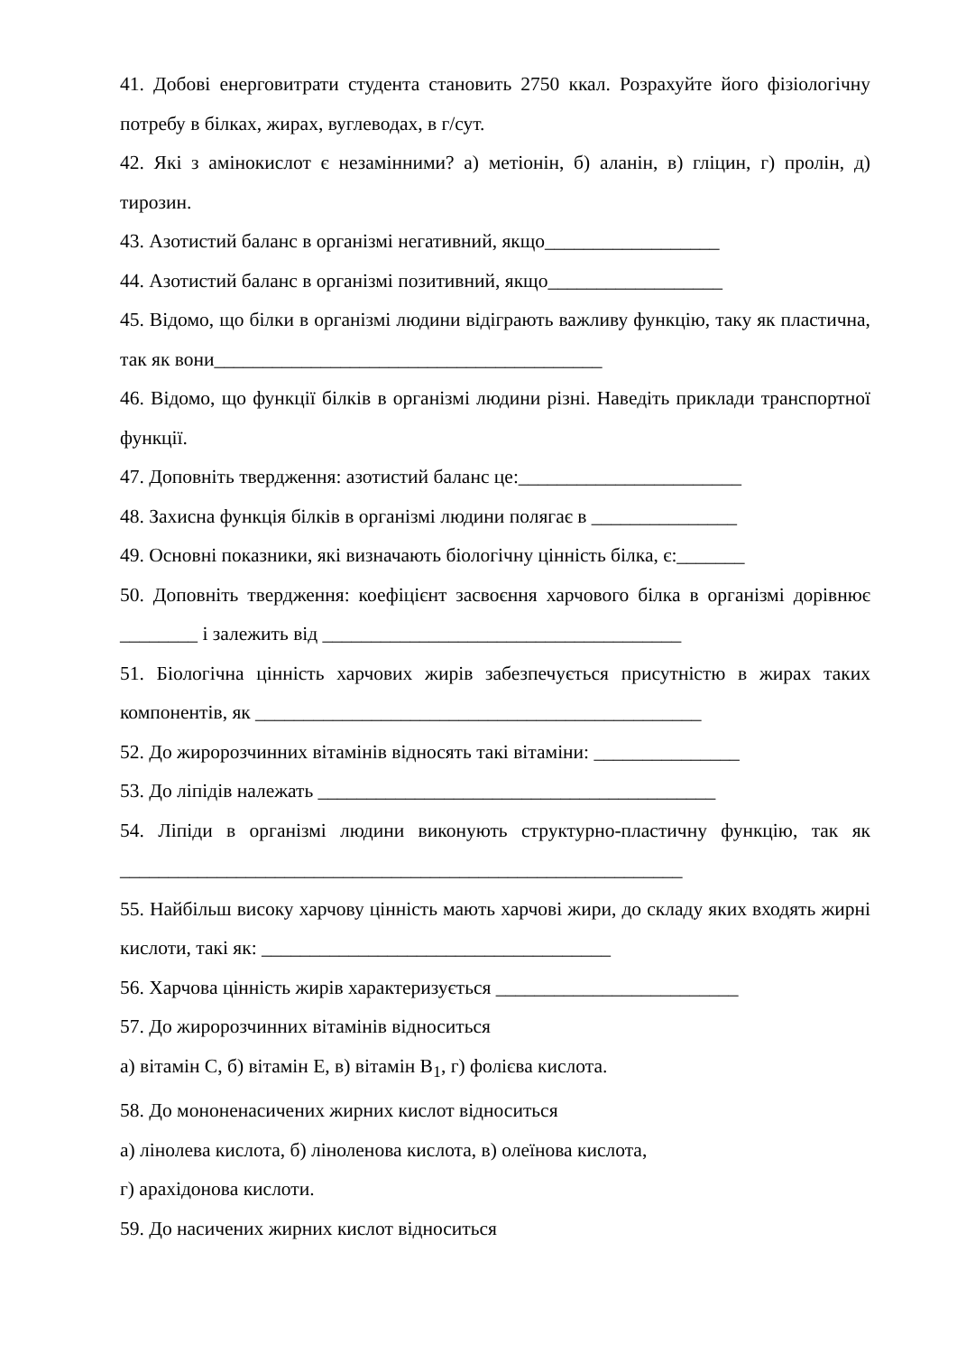41. Добові енерговитрати студента становить 2750 ккал. Розрахуйте його фізіологічну потребу в білках, жирах, вуглеводах, в г/сут.
42. Які з амінокислот є незамінними? а) метіонін, б) аланін, в) гліцин, г) пролін, д) тирозин.
43. Азотистий баланс в організмі негативний, якщо__________________
44. Азотистий баланс в організмі позитивний, якщо__________________
45. Відомо, що білки в організмі людини відіграють важливу функцію, таку як пластична, так як вони________________________________________
46. Відомо, що функції білків в організмі людини різні. Наведіть приклади транспортної функції.
47. Доповніть твердження: азотистий баланс це:_______________________
48. Захисна функція білків в організмі людини полягає в _______________
49. Основні показники, які визначають біологічну цінність білка, є:_______
50. Доповніть твердження: коефіцієнт засвоєння харчового білка в організмі дорівнює ________ і залежить від _____________________________________
51. Біологічна цінність харчових жирів забезпечується присутністю в жирах таких компонентів, як ______________________________________________
52. До жиророзчинних вітамінів відносять такі вітаміни: _______________
53. До ліпідів належать _________________________________________
54. Ліпіди в організмі людини виконують структурно-пластичну функцію, так як __________________________________________________________
55. Найбільш високу харчову цінність мають харчові жири, до складу яких входять жирні кислоти, такі як: ____________________________________
56. Харчова цінність жирів характеризується _________________________
57. До жиророзчинних вітамінів відноситься
а) вітамін С, б) вітамін Е, в) вітамін В<sub>1</sub>, г) фолієва кислота.
58. До мононенасичених жирних кислот відноситься
а) лінолева кислота, б) ліноленова кислота, в) олеїнова кислота,
г) арахідонова кислоти.
59. До насичених жирних кислот відноситься